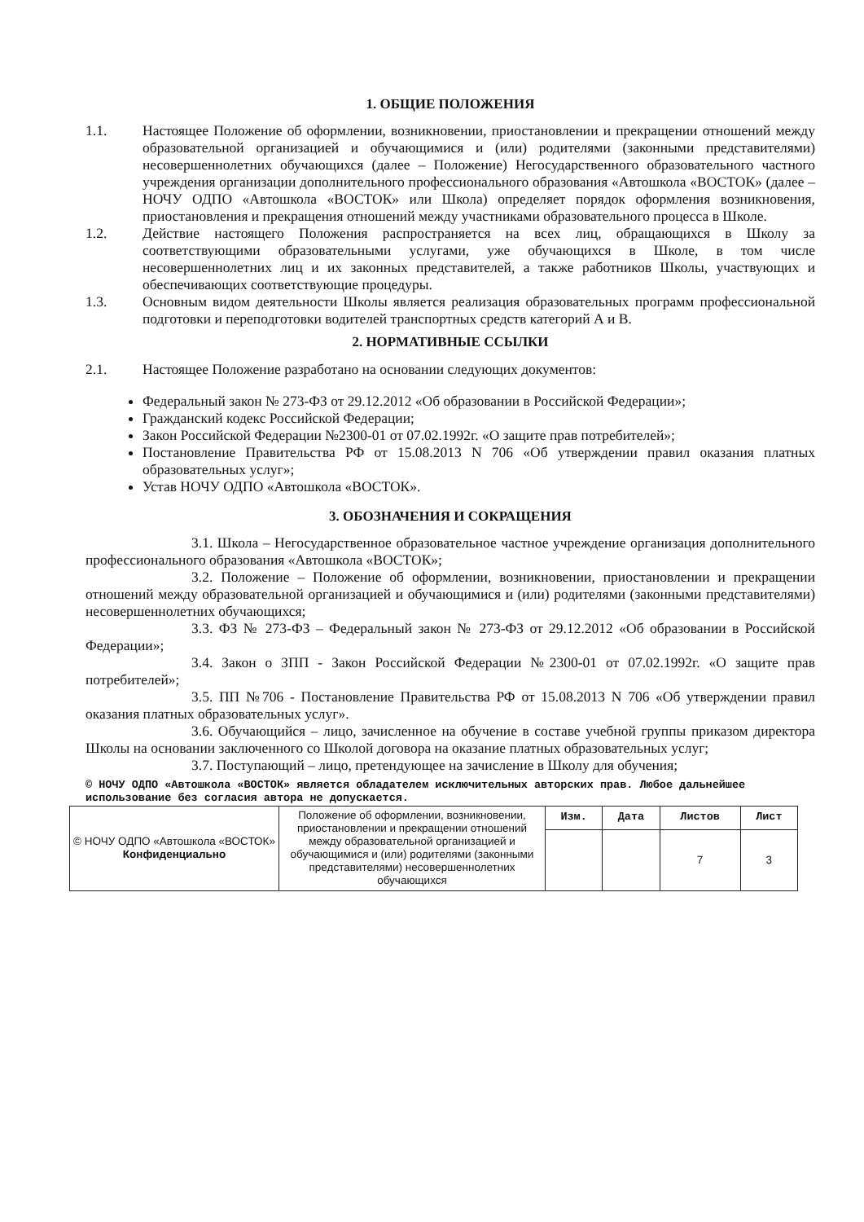1. ОБЩИЕ ПОЛОЖЕНИЯ
1.1. Настоящее Положение об оформлении, возникновении, приостановлении и прекращении отношений между образовательной организацией и обучающимися и (или) родителями (законными представителями) несовершеннолетних обучающихся (далее – Положение) Негосударственного образовательного частного учреждения организации дополнительного профессионального образования «Автошкола «ВОСТОК» (далее – НОЧУ ОДПО «Автошкола «ВОСТОК» или Школа) определяет порядок оформления возникновения, приостановления и прекращения отношений между участниками образовательного процесса в Школе.
1.2. Действие настоящего Положения распространяется на всех лиц, обращающихся в Школу за соответствующими образовательными услугами, уже обучающихся в Школе, в том числе несовершеннолетних лиц и их законных представителей, а также работников Школы, участвующих и обеспечивающих соответствующие процедуры.
1.3. Основным видом деятельности Школы является реализация образовательных программ профессиональной подготовки и переподготовки водителей транспортных средств категорий А и В.
2. НОРМАТИВНЫЕ ССЫЛКИ
2.1. Настоящее Положение разработано на основании следующих документов:
Федеральный закон № 273-ФЗ от 29.12.2012 «Об образовании в Российской Федерации»;
Гражданский кодекс Российской Федерации;
Закон Российской Федерации №2300-01 от 07.02.1992г. «О защите прав потребителей»;
Постановление Правительства РФ от 15.08.2013 N 706 «Об утверждении правил оказания платных образовательных услуг»;
Устав НОЧУ ОДПО «Автошкола «ВОСТОК».
3. ОБОЗНАЧЕНИЯ И СОКРАЩЕНИЯ
3.1. Школа – Негосударственное образовательное частное учреждение организация дополнительного профессионального образования «Автошкола «ВОСТОК»;
3.2. Положение – Положение об оформлении, возникновении, приостановлении и прекращении отношений между образовательной организацией и обучающимися и (или) родителями (законными представителями) несовершеннолетних обучающихся;
3.3. ФЗ № 273-ФЗ – Федеральный закон № 273-ФЗ от 29.12.2012 «Об образовании в Российской Федерации»;
3.4. Закон о ЗПП - Закон Российской Федерации №2300-01 от 07.02.1992г. «О защите прав потребителей»;
3.5. ПП №706 - Постановление Правительства РФ от 15.08.2013 N 706 «Об утверждении правил оказания платных образовательных услуг».
3.6. Обучающийся – лицо, зачисленное на обучение в составе учебной группы приказом директора Школы на основании заключенного со Школой договора на оказание платных образовательных услуг;
3.7. Поступающий – лицо, претендующее на зачисление в Школу для обучения;
© НОЧУ ОДПО «Автошкола «ВОСТОК» является обладателем исключительных авторских прав. Любое дальнейшее использование без согласия автора не допускается.
| © НОЧУ ОДПО «Автошкола «ВОСТОК» Конфиденциально | Положение об оформлении, возникновении, приостановлении и прекращении отношений между образовательной организацией и обучающимися и (или) родителями (законными представителями) несовершеннолетних обучающихся | Изм. | Дата | Листов | Лист |
| | | | | 7 | 3 |